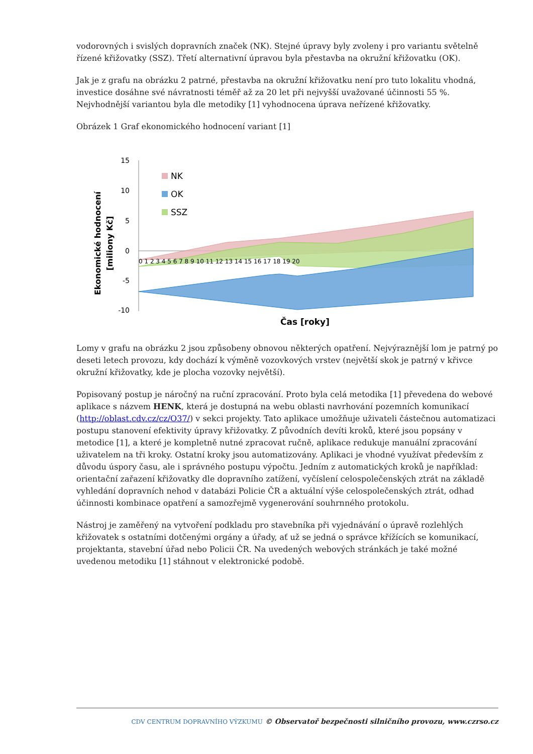vodorovných i svislých dopravních značek (NK). Stejné úpravy byly zvoleny i pro variantu světelně řízené křižovatky (SSZ). Třetí alternativní úpravou byla přestavba na okružní křižovatku (OK).
Jak je z grafu na obrázku 2 patrné, přestavba na okružní křižovatku není pro tuto lokalitu vhodná, investice dosáhne své návratnosti téměř až za 20 let při nejvyšší uvažované účinnosti 55 %. Nejvhodnější variantou byla dle metodiky [1] vyhodnocena úprava neřízené křižovatky.
Obrázek 1 Graf ekonomického hodnocení variant [1]
Ekonomické hodnocení
[miliony Kč]
15
10
5
0
-5
-10
NK
OK
SSZ
0 1 2 3 4 5 6 7 8 9 10 11 12 13 14 15 16 17 18 19 20
Čas [roky]
Lomy v grafu na obrázku 2 jsou způsobeny obnovou některých opatření. Nejvýraznější lom je patrný po deseti letech provozu, kdy dochází k výměně vozovkových vrstev (největší skok je patrný v křivce okružní křižovatky, kde je plocha vozovky největší).
Popisovaný postup je náročný na ruční zpracování. Proto byla celá metodika [1] převedena do webové aplikace s názvem HENK, která je dostupná na webu oblasti navrhování pozemních komunikací (http://oblast.cdv.cz/cz/O37/) v sekci projekty. Tato aplikace umožňuje uživateli částečnou automatizaci postupu stanovení efektivity úpravy křižovatky. Z původních devíti kroků, které jsou popsány v metodice [1], a které je kompletně nutné zpracovat ručně, aplikace redukuje manuální zpracování uživatelem na tři kroky. Ostatní kroky jsou automatizovány. Aplikaci je vhodné využívat především z důvodu úspory času, ale i správného postupu výpočtu. Jedním z automatických kroků je například: orientační zařazení křižovatky dle dopravního zatížení, vyčíslení celospolečenských ztrát na základě vyhledání dopravních nehod v databázi Policie ČR a aktuální výše celospolečenských ztrát, odhad účinnosti kombinace opatření a samozřejmě vygenerování souhrnného protokolu.
Nástroj je zaměřený na vytvoření podkladu pro stavebníka při vyjednávání o úpravě rozlehlých křižovatek s ostatními dotčenými orgány a úřady, ať už se jedná o správce křížících se komunikací, projektanta, stavební úřad nebo Policii ČR. Na uvedených webových stránkách je také možné uvedenou metodiku [1] stáhnout v elektronické podobě.
CDV CENTRUM DOPRAVNÍHO VÝZKUMU © Observatoř bezpečnosti silničního provozu, www.czrso.cz